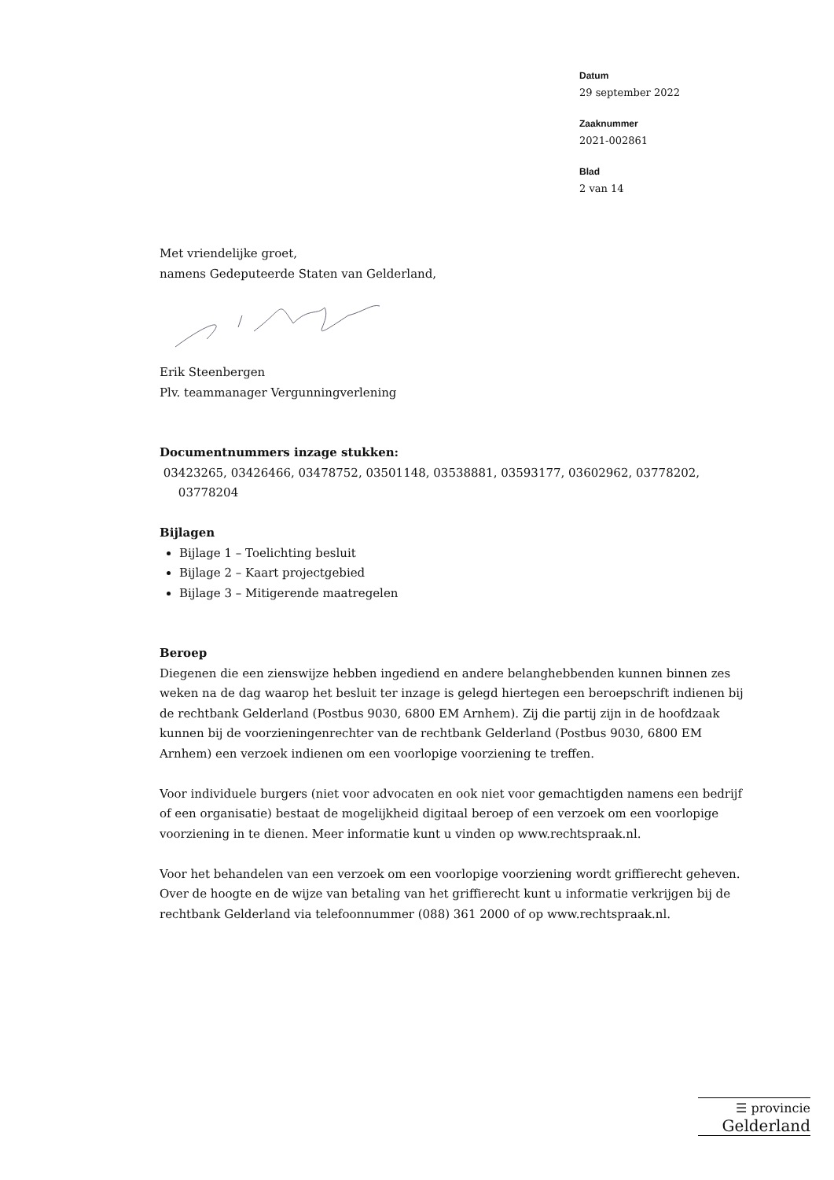Datum
29 september 2022
Zaaknummer
2021-002861
Blad
2 van 14
Met vriendelijke groet,
namens Gedeputeerde Staten van Gelderland,
Erik Steenbergen
Plv. teammanager Vergunningverlening
Documentnummers inzage stukken:
03423265, 03426466, 03478752, 03501148, 03538881, 03593177, 03602962, 03778202,
03778204
Bijlagen
Bijlage 1 – Toelichting besluit
Bijlage 2 – Kaart projectgebied
Bijlage 3 – Mitigerende maatregelen
Beroep
Diegenen die een zienswijze hebben ingediend en andere belanghebbenden kunnen binnen zes weken na de dag waarop het besluit ter inzage is gelegd hiertegen een beroepschrift indienen bij de rechtbank Gelderland (Postbus 9030, 6800 EM Arnhem). Zij die partij zijn in de hoofdzaak kunnen bij de voorzieningenrechter van de rechtbank Gelderland (Postbus 9030, 6800 EM Arnhem) een verzoek indienen om een voorlopige voorziening te treffen.
Voor individuele burgers (niet voor advocaten en ook niet voor gemachtigden namens een bedrijf of een organisatie) bestaat de mogelijkheid digitaal beroep of een verzoek om een voorlopige voorziening in te dienen. Meer informatie kunt u vinden op www.rechtspraak.nl.
Voor het behandelen van een verzoek om een voorlopige voorziening wordt griffierecht geheven. Over de hoogte en de wijze van betaling van het griffierecht kunt u informatie verkrijgen bij de rechtbank Gelderland via telefoonnummer (088) 361 2000 of op www.rechtspraak.nl.
☰ provincie
Gelderland